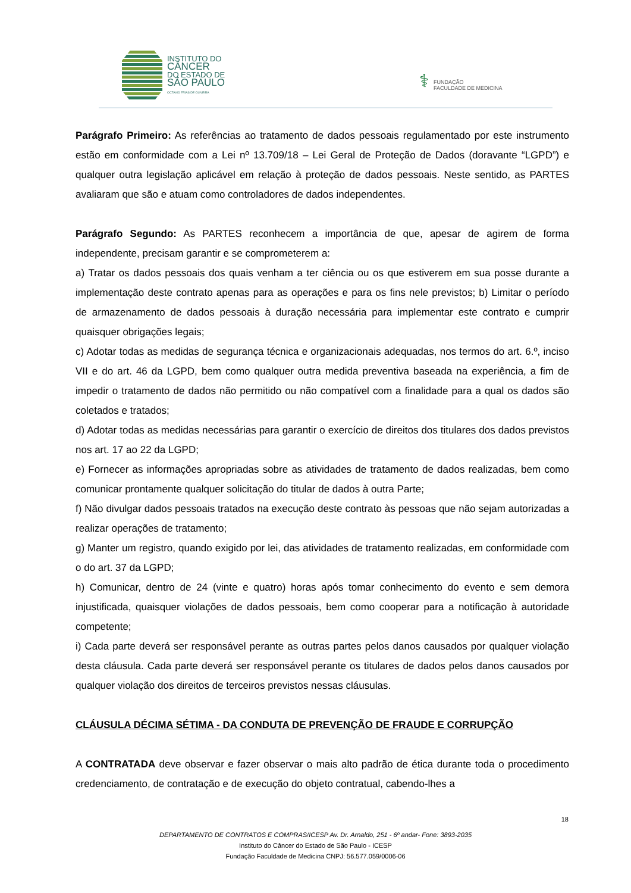INSTITUTO DO
CÂNCER
DO ESTADO DE
SÃO PAULO
OCTAVIO FRIAS DE OLIVEIRA
⚕ FUNDAÇÃO
FACULDADE DE MEDICINA
Parágrafo Primeiro: As referências ao tratamento de dados pessoais regulamentado por este instrumento estão em conformidade com a Lei nº 13.709/18 – Lei Geral de Proteção de Dados (doravante “LGPD”) e qualquer outra legislação aplicável em relação à proteção de dados pessoais. Neste sentido, as PARTES avaliaram que são e atuam como controladores de dados independentes.
Parágrafo Segundo: As PARTES reconhecem a importância de que, apesar de agirem de forma independente, precisam garantir e se comprometerem a:
a) Tratar os dados pessoais dos quais venham a ter ciência ou os que estiverem em sua posse durante a implementação deste contrato apenas para as operações e para os fins nele previstos; b) Limitar o período de armazenamento de dados pessoais à duração necessária para implementar este contrato e cumprir quaisquer obrigações legais;
c) Adotar todas as medidas de segurança técnica e organizacionais adequadas, nos termos do art. 6.º, inciso VII e do art. 46 da LGPD, bem como qualquer outra medida preventiva baseada na experiência, a fim de impedir o tratamento de dados não permitido ou não compatível com a finalidade para a qual os dados são coletados e tratados;
d) Adotar todas as medidas necessárias para garantir o exercício de direitos dos titulares dos dados previstos nos art. 17 ao 22 da LGPD;
e) Fornecer as informações apropriadas sobre as atividades de tratamento de dados realizadas, bem como comunicar prontamente qualquer solicitação do titular de dados à outra Parte;
f) Não divulgar dados pessoais tratados na execução deste contrato às pessoas que não sejam autorizadas a realizar operações de tratamento;
g) Manter um registro, quando exigido por lei, das atividades de tratamento realizadas, em conformidade com o do art. 37 da LGPD;
h) Comunicar, dentro de 24 (vinte e quatro) horas após tomar conhecimento do evento e sem demora injustificada, quaisquer violações de dados pessoais, bem como cooperar para a notificação à autoridade competente;
i) Cada parte deverá ser responsável perante as outras partes pelos danos causados por qualquer violação desta cláusula. Cada parte deverá ser responsável perante os titulares de dados pelos danos causados por qualquer violação dos direitos de terceiros previstos nessas cláusulas.
CLÁUSULA DÉCIMA SÉTIMA - DA CONDUTA DE PREVENÇÃO DE FRAUDE E CORRUPÇÃO
A CONTRATADA deve observar e fazer observar o mais alto padrão de ética durante toda o procedimento credenciamento, de contratação e de execução do objeto contratual, cabendo-lhes a
18
DEPARTAMENTO DE CONTRATOS E COMPRAS/ICESP Av. Dr. Arnaldo, 251 - 6º andar- Fone: 3893-2035
Instituto do Câncer do Estado de São Paulo - ICESP
Fundação Faculdade de Medicina CNPJ: 56.577.059/0006-06